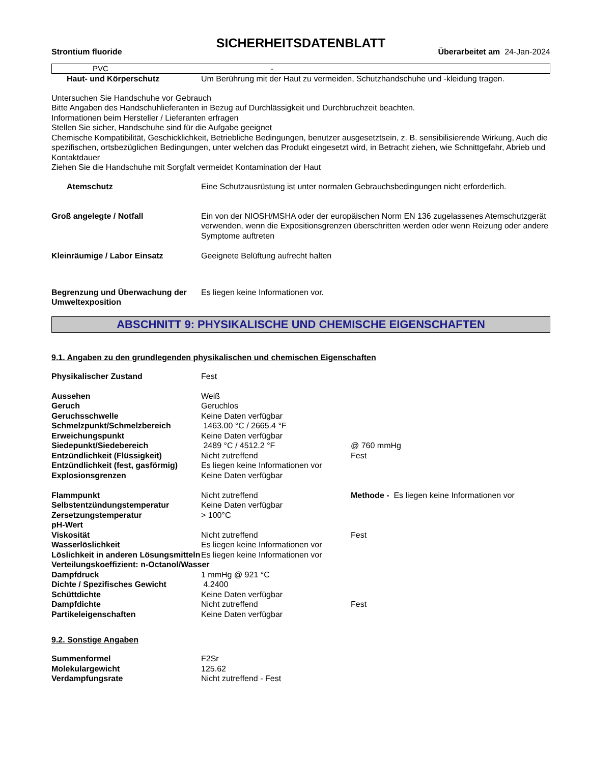SICHERHEITSDATENBLATT
Strontium fluoride Überarbeitet am 24-Jan-2024
PVC -
| Haut- und Körperschutz | Um Berührung mit der Haut zu vermeiden, Schutzhandschuhe und -kleidung tragen. |
Untersuchen Sie Handschuhe vor Gebrauch
Bitte Angaben des Handschuhlieferanten in Bezug auf Durchlässigkeit und Durchbruchzeit beachten.
Informationen beim Hersteller / Lieferanten erfragen
Stellen Sie sicher, Handschuhe sind für die Aufgabe geeignet
Chemische Kompatibilität, Geschicklichkeit, Betriebliche Bedingungen, benutzer ausgesetztsein, z. B. sensibilisierende Wirkung, Auch die spezifischen, ortsbezüglichen Bedingungen, unter welchen das Produkt eingesetzt wird, in Betracht ziehen, wie Schnittgefahr, Abrieb und Kontaktdauer
Ziehen Sie die Handschuhe mit Sorgfalt vermeidet Kontamination der Haut
| Atemschutz | Eine Schutzausrüstung ist unter normalen Gebrauchsbedingungen nicht erforderlich. |
| Groß angelegte / Notfall | Ein von der NIOSH/MSHA oder der europäischen Norm EN 136 zugelassenes Atemschutzgerät verwenden, wenn die Expositionsgrenzen überschritten werden oder wenn Reizung oder andere Symptome auftreten |
| Kleinräumige / Labor Einsatz | Geeignete Belüftung aufrecht halten |
| Begrenzung und Überwachung der Umweltexposition | Es liegen keine Informationen vor. |
ABSCHNITT 9: PHYSIKALISCHE UND CHEMISCHE EIGENSCHAFTEN
9.1. Angaben zu den grundlegenden physikalischen und chemischen Eigenschaften
| Physikalischer Zustand | Fest | |
| Aussehen | Weiß | |
| Geruch | Geruchlos | |
| Geruchsschwelle | Keine Daten verfügbar | |
| Schmelzpunkt/Schmelzbereich | 1463.00 °C / 2665.4 °F | |
| Erweichungspunkt | Keine Daten verfügbar | |
| Siedepunkt/Siedebereich | 2489 °C / 4512.2 °F | @ 760 mmHg |
| Entzündlichkeit (Flüssigkeit) | Nicht zutreffend | Fest |
| Entzündlichkeit (fest, gasförmig) | Es liegen keine Informationen vor | |
| Explosionsgrenzen | Keine Daten verfügbar | |
| Flammpunkt | Nicht zutreffend | Methode - Es liegen keine Informationen vor |
| Selbstentzündungstemperatur | Keine Daten verfügbar | |
| Zersetzungstemperatur | > 100°C | |
| pH-Wert | | |
| Viskosität | Nicht zutreffend | Fest |
| Wasserlöslichkeit | Es liegen keine Informationen vor | |
| Löslichkeit in anderen Lösungsmitteln | Es liegen keine Informationen vor | |
| Verteilungskoeffizient: n-Octanol/Wasser | | |
| Dampfdruck | 1 mmHg @ 921 °C | |
| Dichte / Spezifisches Gewicht | 4.2400 | |
| Schüttdichte | Keine Daten verfügbar | |
| Dampfdichte | Nicht zutreffend | Fest |
| Partikeleigenschaften | Keine Daten verfügbar | |
9.2. Sonstige Angaben
| Summenformel | F2Sr |
| Molekulargewicht | 125.62 |
| Verdampfungsrate | Nicht zutreffend - Fest |